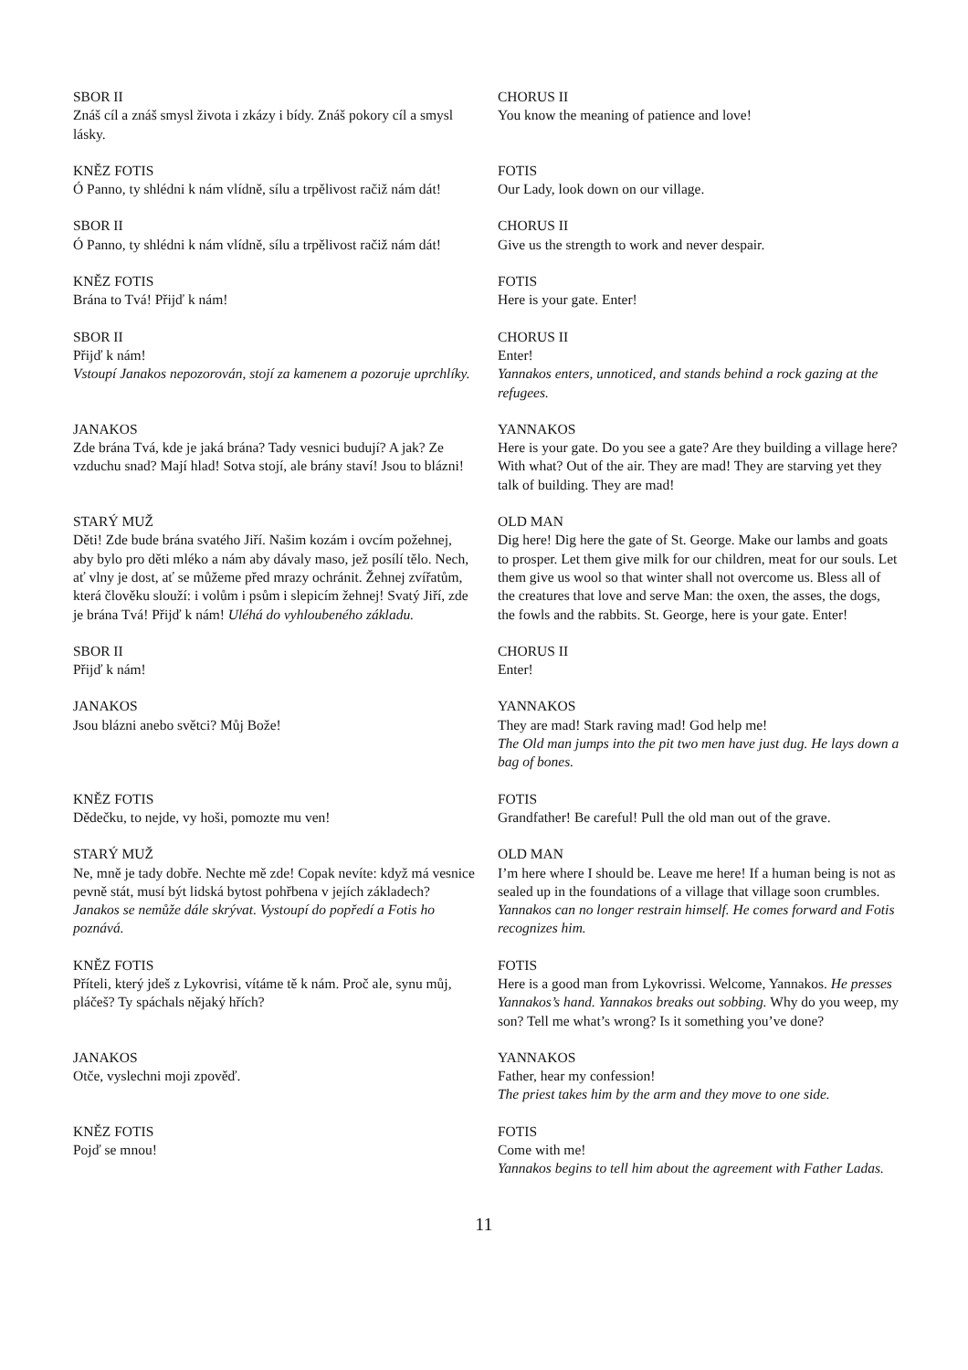SBOR II
Znáš cíl a znáš smysl života i zkázy i bídy. Znáš pokory cíl a smysl lásky.
CHORUS II
You know the meaning of patience and love!
KNĚZ FOTIS
Ó Panno, ty shlédni k nám vlídně, sílu a trpělivost račiž nám dát!
FOTIS
Our Lady, look down on our village.
SBOR II
Ó Panno, ty shlédni k nám vlídně, sílu a trpělivost račiž nám dát!
CHORUS II
Give us the strength to work and never despair.
KNĚZ FOTIS
Brána to Tvá! Přijď k nám!
FOTIS
Here is your gate. Enter!
SBOR II
Přijď k nám!
Vstoupí Janakos nepozorován, stojí za kamenem a pozoruje uprchlíky.
CHORUS II
Enter!
Yannakos enters, unnoticed, and stands behind a rock gazing at the refugees.
JANAKOS
Zde brána Tvá, kde je jaká brána? Tady vesnici budují? A jak? Ze vzduchu snad? Mají hlad! Sotva stojí, ale brány staví! Jsou to blázni!
YANNAKOS
Here is your gate. Do you see a gate? Are they building a village here? With what? Out of the air. They are mad! They are starving yet they talk of building. They are mad!
STARÝ MUŽ
Děti! Zde bude brána svatého Jiří. Našim kozám i ovcím požehnej, aby bylo pro děti mléko a nám aby dávaly maso, jež posílí tělo. Nech, ať vlny je dost, ať se můžeme před mrazy ochránit. Žehnej zvířatům, která člověku slouží: i volům i psům i slepicím žehnej! Svatý Jiří, zde je brána Tvá! Přijď k nám! Uléhá do vyhloubeného základu.
OLD MAN
Dig here! Dig here the gate of St. George. Make our lambs and goats to prosper. Let them give milk for our children, meat for our souls. Let them give us wool so that winter shall not overcome us. Bless all of the creatures that love and serve Man: the oxen, the asses, the dogs, the fowls and the rabbits. St. George, here is your gate. Enter!
SBOR II
Přijď k nám!
CHORUS II
Enter!
JANAKOS
Jsou blázni anebo světci? Můj Bože!
YANNAKOS
They are mad! Stark raving mad! God help me!
The Old man jumps into the pit two men have just dug. He lays down a bag of bones.
KNĚZ FOTIS
Dědečku, to nejde, vy hoši, pomozte mu ven!
FOTIS
Grandfather! Be careful! Pull the old man out of the grave.
STARÝ MUŽ
Ne, mně je tady dobře. Nechte mě zde! Copak nevíte: když má vesnice pevně stát, musí být lidská bytost pohřbena v jejích základech?
Janakos se nemůže dále skrývat. Vystoupí do popředí a Fotis ho poznává.
OLD MAN
I’m here where I should be. Leave me here! If a human being is not as sealed up in the foundations of a village that village soon crumbles.
Yannakos can no longer restrain himself. He comes forward and Fotis recognizes him.
KNĚZ FOTIS
Příteli, který jdeš z Lykovrisi, vítáme tě k nám. Proč ale, synu můj, pláčeš? Ty spáchals nějaký hřích?
FOTIS
Here is a good man from Lykovrissi. Welcome, Yannakos. He presses Yannakos’s hand. Yannakos breaks out sobbing. Why do you weep, my son? Tell me what’s wrong? Is it something you’ve done?
JANAKOS
Otče, vyslechni moji zpověď.
YANNAKOS
Father, hear my confession!
The priest takes him by the arm and they move to one side.
KNĚZ FOTIS
Pojď se mnou!
FOTIS
Come with me!
Yannakos begins to tell him about the agreement with Father Ladas.
11